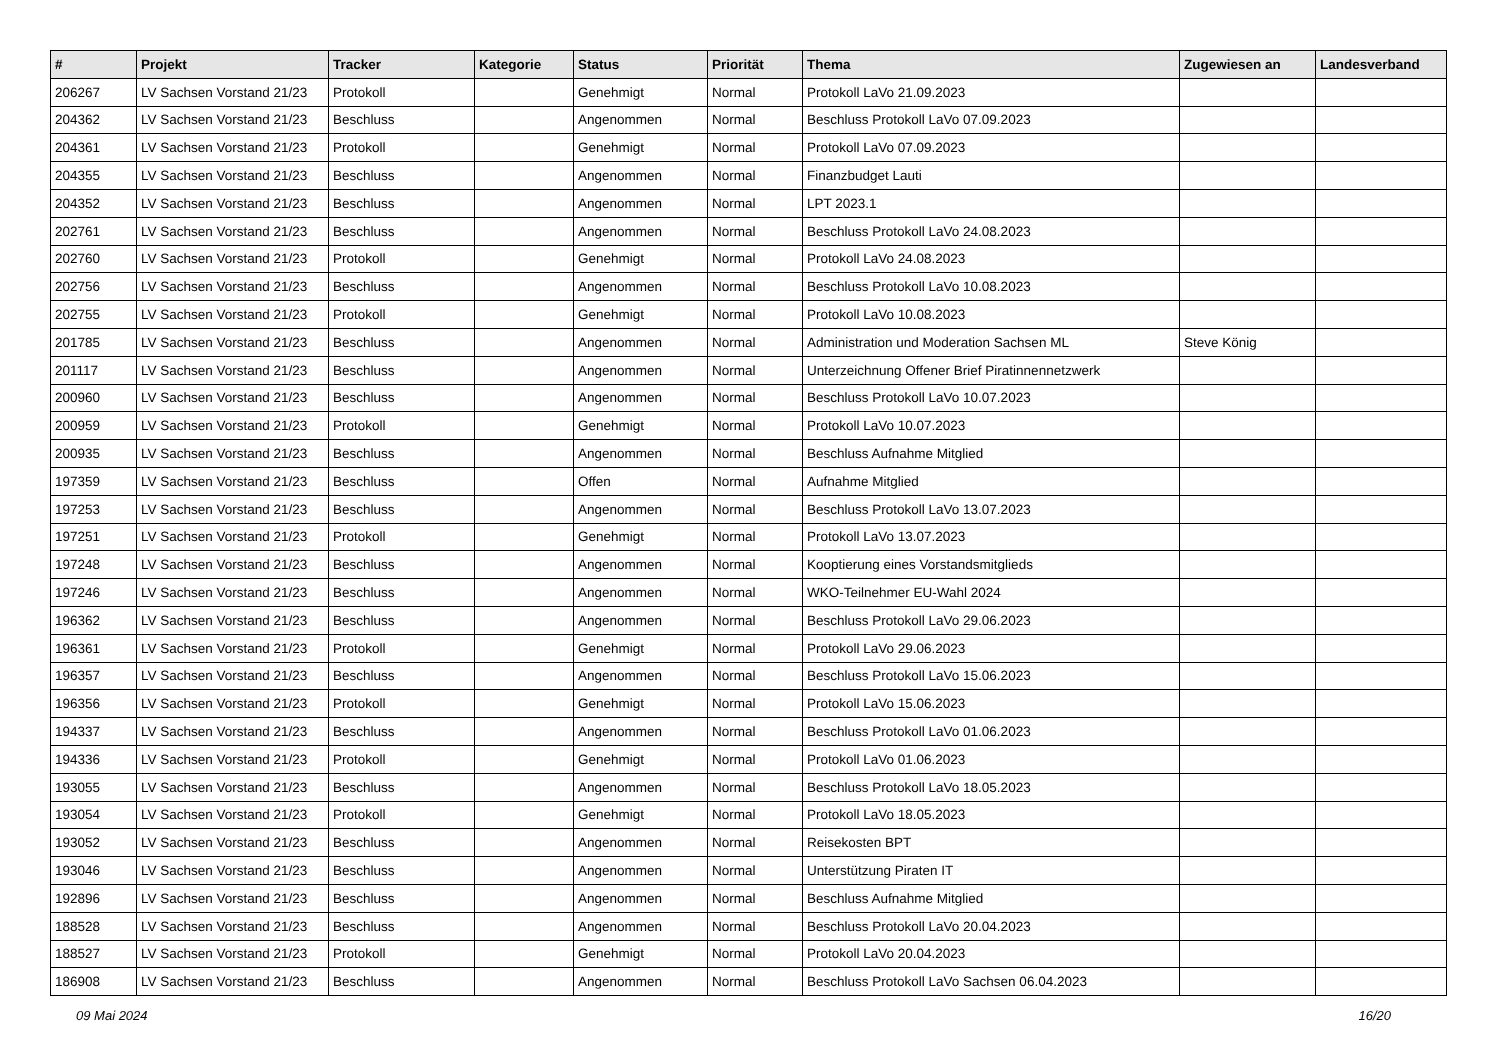| # | Projekt | Tracker | Kategorie | Status | Priorität | Thema | Zugewiesen an | Landesverband |
| --- | --- | --- | --- | --- | --- | --- | --- | --- |
| 206267 | LV Sachsen Vorstand 21/23 | Protokoll | | Genehmigt | Normal | Protokoll LaVo 21.09.2023 | | |
| 204362 | LV Sachsen Vorstand 21/23 | Beschluss | | Angenommen | Normal | Beschluss Protokoll LaVo 07.09.2023 | | |
| 204361 | LV Sachsen Vorstand 21/23 | Protokoll | | Genehmigt | Normal | Protokoll LaVo 07.09.2023 | | |
| 204355 | LV Sachsen Vorstand 21/23 | Beschluss | | Angenommen | Normal | Finanzbudget Lauti | | |
| 204352 | LV Sachsen Vorstand 21/23 | Beschluss | | Angenommen | Normal | LPT 2023.1 | | |
| 202761 | LV Sachsen Vorstand 21/23 | Beschluss | | Angenommen | Normal | Beschluss Protokoll LaVo 24.08.2023 | | |
| 202760 | LV Sachsen Vorstand 21/23 | Protokoll | | Genehmigt | Normal | Protokoll LaVo 24.08.2023 | | |
| 202756 | LV Sachsen Vorstand 21/23 | Beschluss | | Angenommen | Normal | Beschluss Protokoll LaVo 10.08.2023 | | |
| 202755 | LV Sachsen Vorstand 21/23 | Protokoll | | Genehmigt | Normal | Protokoll LaVo 10.08.2023 | | |
| 201785 | LV Sachsen Vorstand 21/23 | Beschluss | | Angenommen | Normal | Administration und Moderation Sachsen ML | Steve König | |
| 201117 | LV Sachsen Vorstand 21/23 | Beschluss | | Angenommen | Normal | Unterzeichnung Offener Brief Piratinnennetzwerk | | |
| 200960 | LV Sachsen Vorstand 21/23 | Beschluss | | Angenommen | Normal | Beschluss Protokoll LaVo 10.07.2023 | | |
| 200959 | LV Sachsen Vorstand 21/23 | Protokoll | | Genehmigt | Normal | Protokoll LaVo 10.07.2023 | | |
| 200935 | LV Sachsen Vorstand 21/23 | Beschluss | | Angenommen | Normal | Beschluss Aufnahme Mitglied | | |
| 197359 | LV Sachsen Vorstand 21/23 | Beschluss | | Offen | Normal | Aufnahme Mitglied | | |
| 197253 | LV Sachsen Vorstand 21/23 | Beschluss | | Angenommen | Normal | Beschluss Protokoll LaVo 13.07.2023 | | |
| 197251 | LV Sachsen Vorstand 21/23 | Protokoll | | Genehmigt | Normal | Protokoll LaVo 13.07.2023 | | |
| 197248 | LV Sachsen Vorstand 21/23 | Beschluss | | Angenommen | Normal | Kooptierung eines Vorstandsmitglieds | | |
| 197246 | LV Sachsen Vorstand 21/23 | Beschluss | | Angenommen | Normal | WKO-Teilnehmer EU-Wahl 2024 | | |
| 196362 | LV Sachsen Vorstand 21/23 | Beschluss | | Angenommen | Normal | Beschluss Protokoll LaVo 29.06.2023 | | |
| 196361 | LV Sachsen Vorstand 21/23 | Protokoll | | Genehmigt | Normal | Protokoll LaVo 29.06.2023 | | |
| 196357 | LV Sachsen Vorstand 21/23 | Beschluss | | Angenommen | Normal | Beschluss Protokoll LaVo 15.06.2023 | | |
| 196356 | LV Sachsen Vorstand 21/23 | Protokoll | | Genehmigt | Normal | Protokoll LaVo 15.06.2023 | | |
| 194337 | LV Sachsen Vorstand 21/23 | Beschluss | | Angenommen | Normal | Beschluss Protokoll LaVo 01.06.2023 | | |
| 194336 | LV Sachsen Vorstand 21/23 | Protokoll | | Genehmigt | Normal | Protokoll LaVo 01.06.2023 | | |
| 193055 | LV Sachsen Vorstand 21/23 | Beschluss | | Angenommen | Normal | Beschluss Protokoll LaVo 18.05.2023 | | |
| 193054 | LV Sachsen Vorstand 21/23 | Protokoll | | Genehmigt | Normal | Protokoll LaVo 18.05.2023 | | |
| 193052 | LV Sachsen Vorstand 21/23 | Beschluss | | Angenommen | Normal | Reisekosten BPT | | |
| 193046 | LV Sachsen Vorstand 21/23 | Beschluss | | Angenommen | Normal | Unterstützung Piraten IT | | |
| 192896 | LV Sachsen Vorstand 21/23 | Beschluss | | Angenommen | Normal | Beschluss Aufnahme Mitglied | | |
| 188528 | LV Sachsen Vorstand 21/23 | Beschluss | | Angenommen | Normal | Beschluss Protokoll LaVo 20.04.2023 | | |
| 188527 | LV Sachsen Vorstand 21/23 | Protokoll | | Genehmigt | Normal | Protokoll LaVo 20.04.2023 | | |
| 186908 | LV Sachsen Vorstand 21/23 | Beschluss | | Angenommen | Normal | Beschluss Protokoll LaVo Sachsen 06.04.2023 | | |
09 Mai 2024 16/20